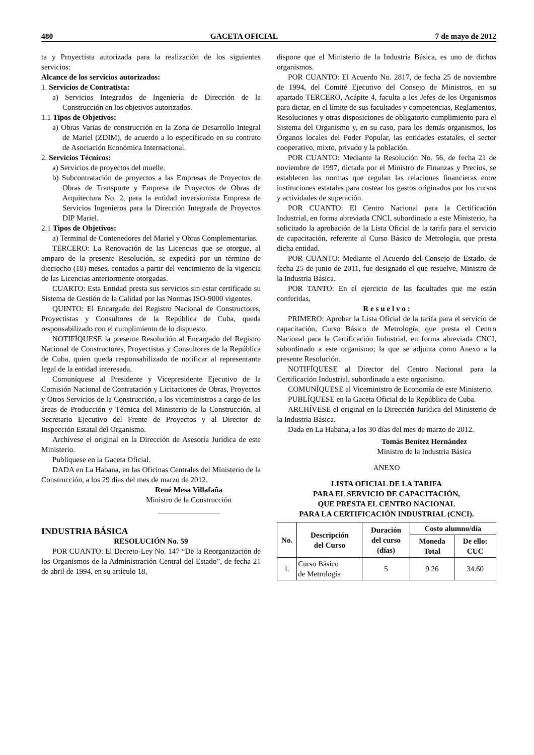480 GACETA OFICIAL 7 de mayo de 2012
ta y Proyectista autorizada para la realización de los siguientes servicios:
Alcance de los servicios autorizados:
1. Servicios de Contratista:
a) Servicios Integrados de Ingeniería de Dirección de la Construcción en los objetivos autorizados.
1.1 Tipos de Objetivos:
a) Obras Varias de construcción en la Zona de Desarrollo Integral de Mariel (ZDIM), de acuerdo a lo especificado en su contrato de Asociación Económica Internacional.
2. Servicios Técnicos:
a) Servicios de proyectos del muelle.
b) Subcontratación de proyectos a las Empresas de Proyectos de Obras de Transporte y Empresa de Proyectos de Obras de Arquitectura No. 2, para la entidad inversionista Empresa de Servicios Ingenieros para la Dirección Integrada de Proyectos DIP Mariel.
2.1 Tipos de Objetivos:
a) Terminal de Contenedores del Mariel y Obras Complementarias.
TERCERO: La Renovación de las Licencias que se otorgue, al amparo de la presente Resolución, se expedirá por un término de dieciocho (18) meses, contados a partir del vencimiento de la vigencia de las Licencias anteriormente otorgadas.
CUARTO: Esta Entidad presta sus servicios sin estar certificado su Sistema de Gestión de la Calidad por las Normas ISO-9000 vigentes.
QUINTO: El Encargado del Registro Nacional de Constructores, Proyectistas y Consultores de la República de Cuba, queda responsabilizado con el cumplimiento de lo dispuesto.
NOTIFÍQUESE la presente Resolución al Encargado del Registro Nacional de Constructores, Proyectistas y Consultores de la República de Cuba, quien queda responsabilizado de notificar al representante legal de la entidad interesada.
Comuníquese al Presidente y Vicepresidente Ejecutivo de la Comisión Nacional de Contratación y Licitaciones de Obras, Proyectos y Otros Servicios de la Construcción, a los viceministros a cargo de las áreas de Producción y Técnica del Ministerio de la Construcción, al Secretario Ejecutivo del Frente de Proyectos y al Director de Inspección Estatal del Organismo.
Archívese el original en la Dirección de Asesoría Jurídica de este Ministerio.
Publíquese en la Gaceta Oficial.
DADA en La Habana, en las Oficinas Centrales del Ministerio de la Construcción, a los 29 días del mes de marzo de 2012.
René Mesa Villafaña
Ministro de la Construcción
________________
INDUSTRIA BÁSICA
RESOLUCIÓN No. 59
POR CUANTO: El Decreto-Ley No. 147 “De la Reorganización de los Organismos de la Administración Central del Estado”, de fecha 21 de abril de 1994, en su artículo 18,
dispone que el Ministerio de la Industria Básica, es uno de dichos organismos.
POR CUANTO: El Acuerdo No. 2817, de fecha 25 de noviembre de 1994, del Comité Ejecutivo del Consejo de Ministros, en su apartado TERCERO, Acápite 4, faculta a los Jefes de los Organismos para dictar, en el límite de sus facultades y competencias, Reglamentos, Resoluciones y otras disposiciones de obligatorio cumplimiento para el Sistema del Organismo y, en su caso, para los demás organismos, los Órganos locales del Poder Popular, las entidades estatales, el sector cooperativo, mixto, privado y la población.
POR CUANTO: Mediante la Resolución No. 56, de fecha 21 de noviembre de 1997, dictada por el Ministro de Finanzas y Precios, se establecen las normas que regulan las relaciones financieras entre instituciones estatales para costear los gastos originados por los cursos y actividades de superación.
POR CUANTO: El Centro Nacional para la Certificación Industrial, en forma abreviada CNCI, subordinado a este Ministerio, ha solicitado la aprobación de la Lista Oficial de la tarifa para el servicio de capacitación, referente al Curso Básico de Metrología, que presta dicha entidad.
POR CUANTO: Mediante el Acuerdo del Consejo de Estado, de fecha 25 de junio de 2011, fue designado el que resuelve, Ministro de la Industria Básica.
POR TANTO: En el ejercicio de las facultades que me están conferidas,
R e s u e l v o :
PRIMERO: Aprobar la Lista Oficial de la tarifa para el servicio de capacitación, Curso Básico de Metrología, que presta el Centro Nacional para la Certificación Industrial, en forma abreviada CNCI, subordinado a este organismo; la que se adjunta como Anexo a la presente Resolución.
NOTIFÍQUESE al Director del Centro Nacional para la Certificación Industrial, subordinado a este organismo.
COMUNÍQUESE al Viceministro de Economía de este Ministerio.
PUBLÍQUESE en la Gaceta Oficial de la República de Cuba.
ARCHÍVESE el original en la Dirección Jurídica del Ministerio de la Industria Básica.
Dada en La Habana, a los 30 días del mes de marzo de 2012.
Tomás Benítez Hernández
Ministro de la Industria Básica
ANEXO
LISTA OFICIAL DE LA TARIFA
PARA EL SERVICIO DE CAPACITACIÓN,
QUE PRESTA EL CENTRO NACIONAL
PARA LA CERTIFICACIÓN INDUSTRIAL (CNCI).
| No. | Descripción del Curso | Duración del curso (días) | Costo alumno/día | |
| --- | --- | --- | --- | --- |
| | | | Moneda Total | De ello: CUC |
| 1. | Curso Básico de Metrología | 5 | 9.26 | 34.60 |